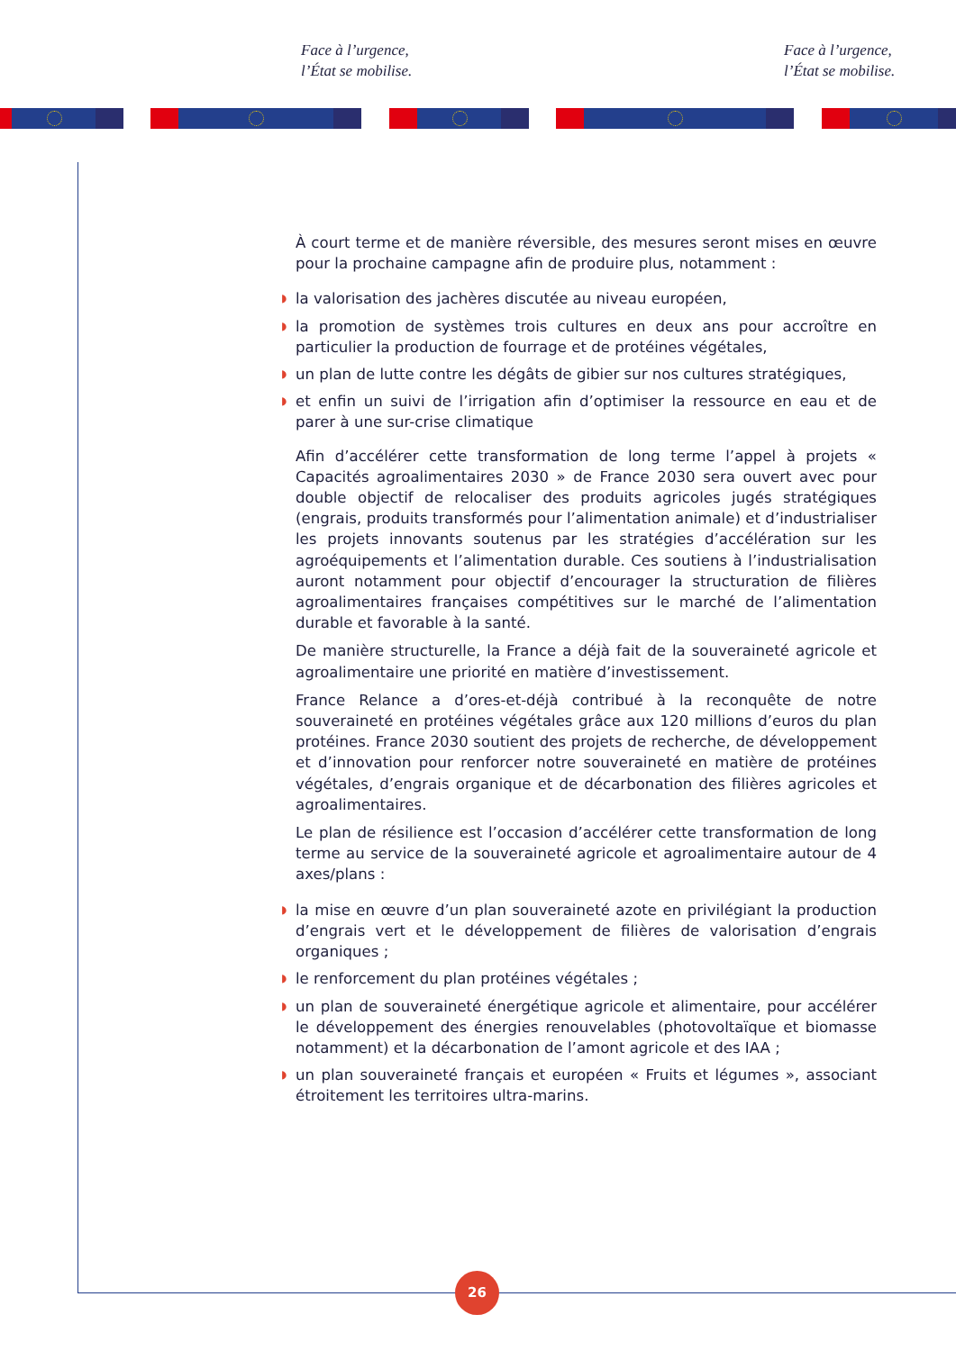Face à l’urgence,
l’État se mobilise.
Face à l’urgence,
l’État se mobilise.
À court terme et de manière réversible, des mesures seront mises en œuvre pour la prochaine campagne afin de produire plus, notamment :
◗ la valorisation des jachères discutée au niveau européen,
◗ la promotion de systèmes trois cultures en deux ans pour accroître en particulier la production de fourrage et de protéines végétales,
◗ un plan de lutte contre les dégâts de gibier sur nos cultures stratégiques,
◗ et enfin un suivi de l’irrigation afin d’optimiser la ressource en eau et de parer à une sur-crise climatique
Afin d’accélérer cette transformation de long terme l’appel à projets « Capacités agroalimentaires 2030 » de France 2030 sera ouvert avec pour double objectif de relocaliser des produits agricoles jugés stratégiques (engrais, produits transformés pour l’alimentation animale) et d’industrialiser les projets innovants soutenus par les stratégies d’accélération sur les agroéquipements et l’alimentation durable. Ces soutiens à l’industrialisation auront notamment pour objectif d’encourager la structuration de filières agroalimentaires françaises compétitives sur le marché de l’alimentation durable et favorable à la santé.
De manière structurelle, la France a déjà fait de la souveraineté agricole et agroalimentaire une priorité en matière d’investissement.
France Relance a d’ores-et-déjà contribué à la reconquête de notre souveraineté en protéines végétales grâce aux 120 millions d’euros du plan protéines. France 2030 soutient des projets de recherche, de développement et d’innovation pour renforcer notre souveraineté en matière de protéines végétales, d’engrais organique et de décarbonation des filières agricoles et agroalimentaires.
Le plan de résilience est l’occasion d’accélérer cette transformation de long terme au service de la souveraineté agricole et agroalimentaire autour de 4 axes/plans :
◗ la mise en œuvre d’un plan souveraineté azote en privilégiant la production d’engrais vert et le développement de filières de valorisation d’engrais organiques ;
◗ le renforcement du plan protéines végétales ;
◗ un plan de souveraineté énergétique agricole et alimentaire, pour accélérer le développement des énergies renouvelables (photovoltaïque et biomasse notamment) et la décarbonation de l’amont agricole et des IAA ;
◗ un plan souveraineté français et européen « Fruits et légumes », associant étroitement les territoires ultra-marins.
26